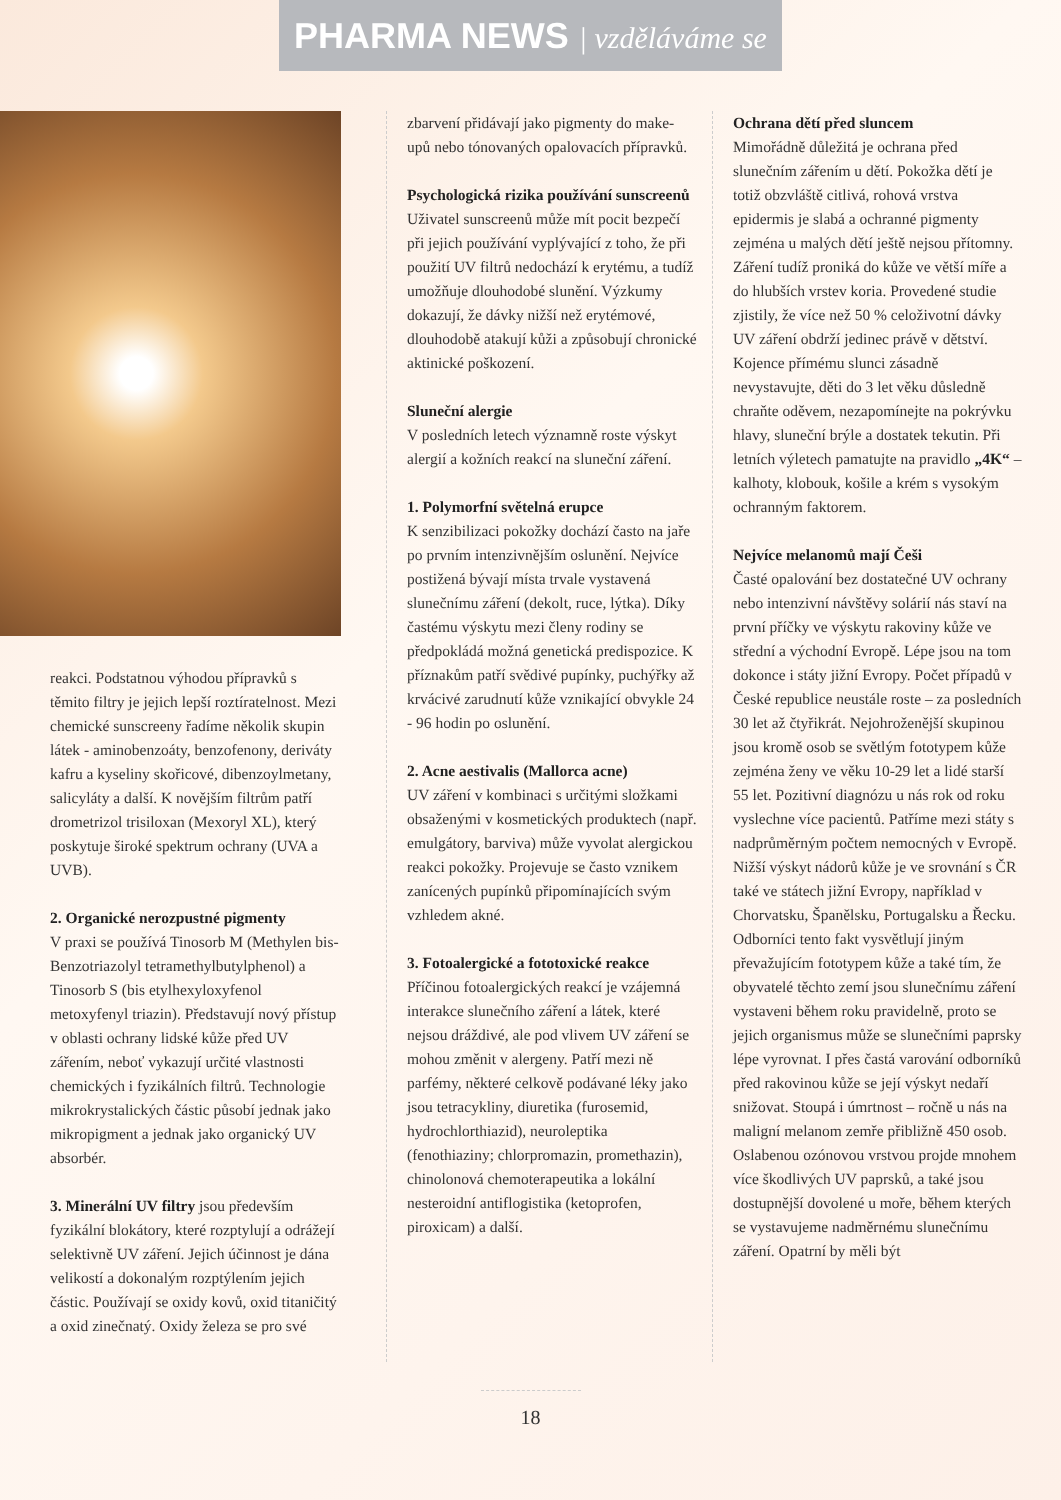PHARMA NEWS | vzděláváme se
reakci. Podstatnou výhodou přípravků s těmito filtry je jejich lepší roztíratelnost. Mezi chemické sunscreeny řadíme několik skupin látek - aminobenzoáty, benzofenony, deriváty kafru a kyseliny skořicové, dibenzoylmetany, salicyláty a další. K novějším filtrům patří drometrizol trisiloxan (Mexoryl XL), který poskytuje široké spektrum ochrany (UVA a UVB).
2. Organické nerozpustné pigmenty
V praxi se používá Tinosorb M (Methylen bis-Benzotriazolyl tetramethylbutylphenol) a Tinosorb S (bis etylhexyloxyfenol metoxyfenyl triazin). Představují nový přístup v oblasti ochrany lidské kůže před UV zářením, neboť vykazují určité vlastnosti chemických i fyzikálních filtrů. Technologie mikrokrystalických částic působí jednak jako mikropigment a jednak jako organický UV absorbér.
3. Minerální UV filtry jsou především fyzikální blokátory, které rozptylují a odrážejí selektivně UV záření. Jejich účinnost je dána velikostí a dokonalým rozptýlením jejich částic. Používají se oxidy kovů, oxid titaničitý a oxid zinečnatý. Oxidy železa se pro své
zbarvení přidávají jako pigmenty do make-upů nebo tónovaných opalovacích přípravků.
Psychologická rizika používání sunscreenů
Uživatel sunscreenů může mít pocit bezpečí při jejich používání vyplývající z toho, že při použití UV filtrů nedochází k erytému, a tudíž umožňuje dlouhodobé slunění. Výzkumy dokazují, že dávky nižší než erytémové, dlouhodobě atakují kůži a způsobují chronické aktinické poškození.
Sluneční alergie
V posledních letech významně roste výskyt alergií a kožních reakcí na sluneční záření.
1. Polymorfní světelná erupce
K senzibilizaci pokožky dochází často na jaře po prvním intenzivnějším oslunění. Nejvíce postižená bývají místa trvale vystavená slunečnímu záření (dekolt, ruce, lýtka). Díky častému výskytu mezi členy rodiny se předpokládá možná genetická predispozice. K příznakům patří svědivé pupínky, puchýřky až krvácivé zarudnutí kůže vznikající obvykle 24 - 96 hodin po oslunění.
2. Acne aestivalis (Mallorca acne)
UV záření v kombinaci s určitými složkami obsaženými v kosmetických produktech (např. emulgátory, barviva) může vyvolat alergickou reakci pokožky. Projevuje se často vznikem zanícených pupínků připomínajících svým vzhledem akné.
3. Fotoalergické a fototoxické reakce
Příčinou fotoalergických reakcí je vzájemná interakce slunečního záření a látek, které nejsou dráždivé, ale pod vlivem UV záření se mohou změnit v alergeny. Patří mezi ně parfémy, některé celkově podávané léky jako jsou tetracykliny, diuretika (furosemid, hydrochlorthiazid), neuroleptika (fenothiaziny; chlorpromazin, promethazin), chinolonová chemoterapeutika a lokální nesteroidní antiflogistika (ketoprofen, piroxicam) a další.
Ochrana dětí před sluncem
Mimořádně důležitá je ochrana před slunečním zářením u dětí. Pokožka dětí je totiž obzvláště citlivá, rohová vrstva epidermis je slabá a ochranné pigmenty zejména u malých dětí ještě nejsou přítomny. Záření tudíž proniká do kůže ve větší míře a do hlubších vrstev koria. Provedené studie zjistily, že více než 50 % celoživotní dávky UV záření obdrží jedinec právě v dětství. Kojence přímému slunci zásadně nevystavujte, děti do 3 let věku důsledně chraňte oděvem, nezapomínejte na pokrývku hlavy, sluneční brýle a dostatek tekutin. Při letních výletech pamatujte na pravidlo „4K“ – kalhoty, klobouk, košile a krém s vysokým ochranným faktorem.
Nejvíce melanomů mají Češi
Časté opalování bez dostatečné UV ochrany nebo intenzivní návštěvy solárií nás staví na první příčky ve výskytu rakoviny kůže ve střední a východní Evropě. Lépe jsou na tom dokonce i státy jižní Evropy. Počet případů v České republice neustále roste – za posledních 30 let až čtyřikrát. Nejohroženější skupinou jsou kromě osob se světlým fototypem kůže zejména ženy ve věku 10-29 let a lidé starší 55 let. Pozitivní diagnózu u nás rok od roku vyslechne více pacientů. Patříme mezi státy s nadprůměrným počtem nemocných v Evropě. Nižší výskyt nádorů kůže je ve srovnání s ČR také ve státech jižní Evropy, například v Chorvatsku, Španělsku, Portugalsku a Řecku. Odborníci tento fakt vysvětlují jiným převažujícím fototypem kůže a také tím, že obyvatelé těchto zemí jsou slunečnímu záření vystaveni během roku pravidelně, proto se jejich organismus může se slunečními paprsky lépe vyrovnat. I přes častá varování odborníků před rakovinou kůže se její výskyt nedaří snižovat. Stoupá i úmrtnost – ročně u nás na maligní melanom zemře přibližně 450 osob. Oslabenou ozónovou vrstvou projde mnohem více škodlivých UV paprsků, a také jsou dostupnější dovolené u moře, během kterých se vystavujeme nadměrnému slunečnímu záření. Opatrní by měli být
18